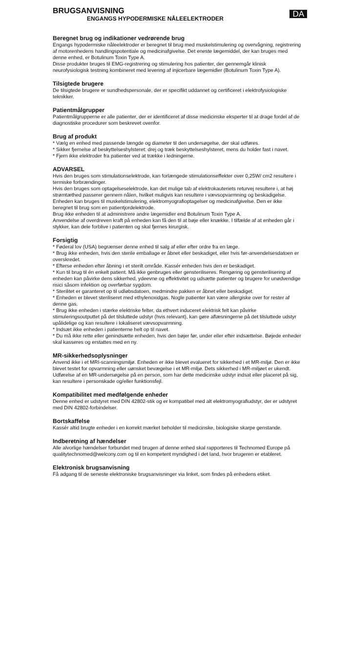BRUGSANVISNING
ENGANGS HYPODERMISKE NÅLEELEKTRODER
DA
Beregnet brug og indikationer vedrørende brug
Engangs hypodermiske nåleelektroder er beregnet til brug med muskelstimulering og overvågning, registrering af motorenhedens handlingspotentiale og medicinafgivelse. Det eneste lægemiddel, der kan bruges med denne enhed, er Botulinum Toxin Type A.
Disse produkter bruges til EMG-registrering og stimulering hos patienter, der gennemgår klinisk neurofysiologisk testning kombineret med levering af injicerbare lægemidler (Botulinum Toxin Type A).
Tilsigtede brugere
De tilsigtede brugere er sundhedspersonale, der er specifikt uddannet og certificeret i elektrofysiologiske teknikker.
Patientmålgrupper
Patientmålgrupperne er alle patienter, der er identificeret af disse medicinske eksperter til at drage fordel af de diagnostiske procedurer som beskrevet ovenfor.
Brug af produkt
* Vælg en enhed med passende længde og diameter til den undersøgelse, der skal udføres.
* Sikker fjernelse af beskyttelseshylsteret: drej og træk beskyttelseshylsteret, mens du holder fast i navet.
* Fjern ikke elektroder fra patienter ved at trække i ledningerne.
ADVARSEL
Hvis den bruges som stimulationselektrode, kan forlængede stimulationseffekter over 0,25W/ cm2 resultere i termiske forbrændinger.
Hvis den bruges som optagelseselektrode, kan det mulige tab af elektrokauteriets returvej resultere i, at høj strømtæthed passerer gennem nålen, hvilket muligvis kan resultere i vævsopvarmning og beskadigelse.
Enheden kan bruges til muskelstimulering, elektromyografioptagelser og medicinafgivelse. Den er ikke beregnet til brug som en patientjordelektrode.
Brug ikke enheden til at administrere andre lægemidler end Botulinum Toxin Type A.
Anvendelse af overdreven kraft på enheden kan få den til at bøje eller knække. I tilfælde af at enheden går i stykker, kan dele forblive i patienten og skal fjernes kirurgisk.
Forsigtig
* Føderal lov (USA) begrænser denne enhed til salg af eller efter ordre fra en læge.
* Brug ikke enheden, hvis den sterile emballage er åbnet eller beskadiget, eller hvis før-anvendelsesdatoen er overskredet.
* Efterse enheden efter åbning i et sterilt område. Kassér enheden hvis den er beskadiget.
* Kun til brug til én enkelt patient. Må ikke genbruges eller gensteriliseres. Rengøring og gensterilisering af enheden kan påvirke dens sikkerhed, ydeevne og effektivitet og udsætte patienter og brugere for unødvendige risici såsom infektion og overførbar sygdom.
* Sterilitet er garanteret op til udløbsdatoen, medmindre pakken er åbnet eller beskadiget.
* Enheden er blevet steriliseret med ethylenoxidgas. Nogle patienter kan være allergiske over for rester af denne gas.
* Brug ikke enheden i stærke elektriske felter, da ethvert induceret elektrisk felt kan påvirke stimuleringsoutputtet på det tilsluttede udstyr (hvis relevant), kan gøre aflæsningerne på det tilsluttede udstyr upålidelige og kan resultere i lokaliseret vævsopvarmning.
* Indsæt ikke enheden i patienterne helt op til navet.
* Du må ikke rette eller genindsætte enheden, hvis den bøjer før, under eller efter indsættelse. Bøjede enheder skal kasseres og erstattes med en ny.
MR-sikkerhedsoplysninger
Anvend ikke i et MRI-scanningsmiljø. Enheden er ikke blevet evalueret for sikkerhed i et MR-miljø. Den er ikke blevet testet for opvarmning eller uønsket bevægelse i et MR-miljø. Dets sikkerhed i MR-miljøet er ukendt. Udførelse af en MR-undersøgelse på en person, som har dette medicinske udstyr indsat eller placeret på sig, kan resultere i personskade og/eller funktionsfejl.
Kompatibilitet med medfølgende enheder
Denne enhed er udstyret med DIN 42802-stik og er kompatibel med alt elektromyografiudstyr, der er udstyret med DIN 42802-forbindelser.
Bortskaffelse
Kassér altid brugte enheder i en korrekt mærket beholder til medicinske, biologiske skarpe genstande.
Indberetning af hændelser
Alle alvorlige hændelser forbundet med brugen af denne enhed skal rapporteres til Technomed Europe på qualitytechnomed@welcony.com og til en kompetent myndighed i det land, hvor brugeren er etableret.
Elektronisk brugsanvisning
Få adgang til de seneste elektroniske brugsanvisninger via linket, som findes på enhedens etiket.